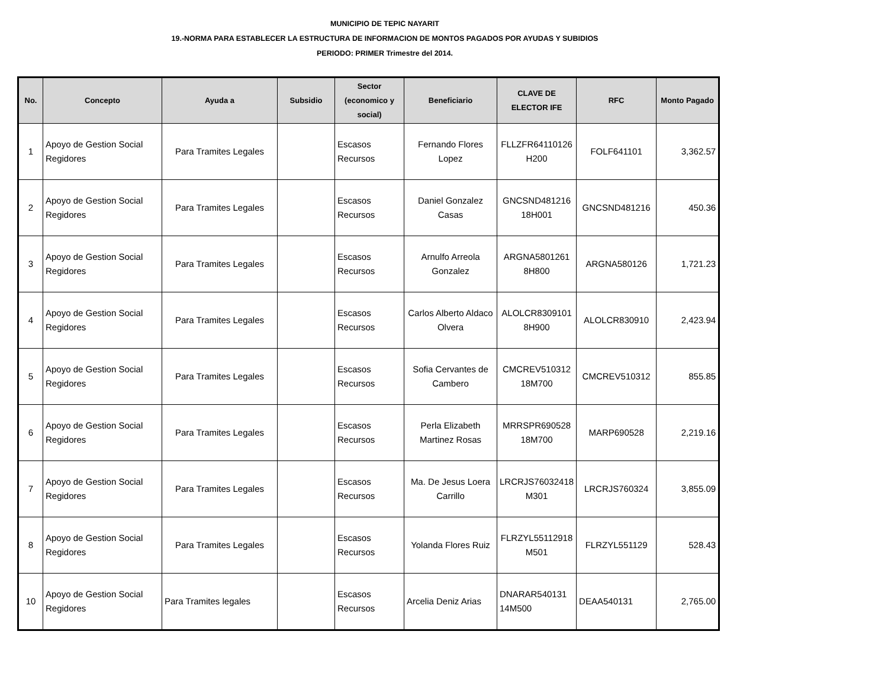MUNICIPIO DE TEPIC NAYARIT
19.-NORMA PARA ESTABLECER LA ESTRUCTURA DE INFORMACION DE MONTOS PAGADOS POR AYUDAS Y SUBIDIOS
PERIODO: PRIMER Trimestre del 2014.
| No. | Concepto | Ayuda a | Subsidio | Sector (economico y social) | Beneficiario | CLAVE DE ELECTOR IFE | RFC | Monto Pagado |
| --- | --- | --- | --- | --- | --- | --- | --- | --- |
| 1 | Apoyo de Gestion Social Regidores | Para Tramites Legales | | Escasos Recursos | Fernando Flores Lopez | FLLZFR64110126 H200 | FOLF641101 | 3,362.57 |
| 2 | Apoyo de Gestion Social Regidores | Para Tramites Legales | | Escasos Recursos | Daniel Gonzalez Casas | GNCSND481216 18H001 | GNCSND481216 | 450.36 |
| 3 | Apoyo de Gestion Social Regidores | Para Tramites Legales | | Escasos Recursos | Arnulfo Arreola Gonzalez | ARGNA5801261 8H800 | ARGNA580126 | 1,721.23 |
| 4 | Apoyo de Gestion Social Regidores | Para Tramites Legales | | Escasos Recursos | Carlos Alberto Aldaco Olvera | ALOLCR8309101 8H900 | ALOLCR830910 | 2,423.94 |
| 5 | Apoyo de Gestion Social Regidores | Para Tramites Legales | | Escasos Recursos | Sofia Cervantes de Cambero | CMCREV510312 18M700 | CMCREV510312 | 855.85 |
| 6 | Apoyo de Gestion Social Regidores | Para Tramites Legales | | Escasos Recursos | Perla Elizabeth Martinez Rosas | MRRSPR690528 18M700 | MARP690528 | 2,219.16 |
| 7 | Apoyo de Gestion Social Regidores | Para Tramites Legales | | Escasos Recursos | Ma. De Jesus Loera Carrillo | LRCRJS76032418 M301 | LRCRJS760324 | 3,855.09 |
| 8 | Apoyo de Gestion Social Regidores | Para Tramites Legales | | Escasos Recursos | Yolanda Flores Ruiz | FLRZYL55112918 M501 | FLRZYL551129 | 528.43 |
| 10 | Apoyo de Gestion Social Regidores | Para Tramites legales | | Escasos Recursos | Arcelia Deniz Arias | DNARAR540131 14M500 | DEAA540131 | 2,765.00 |